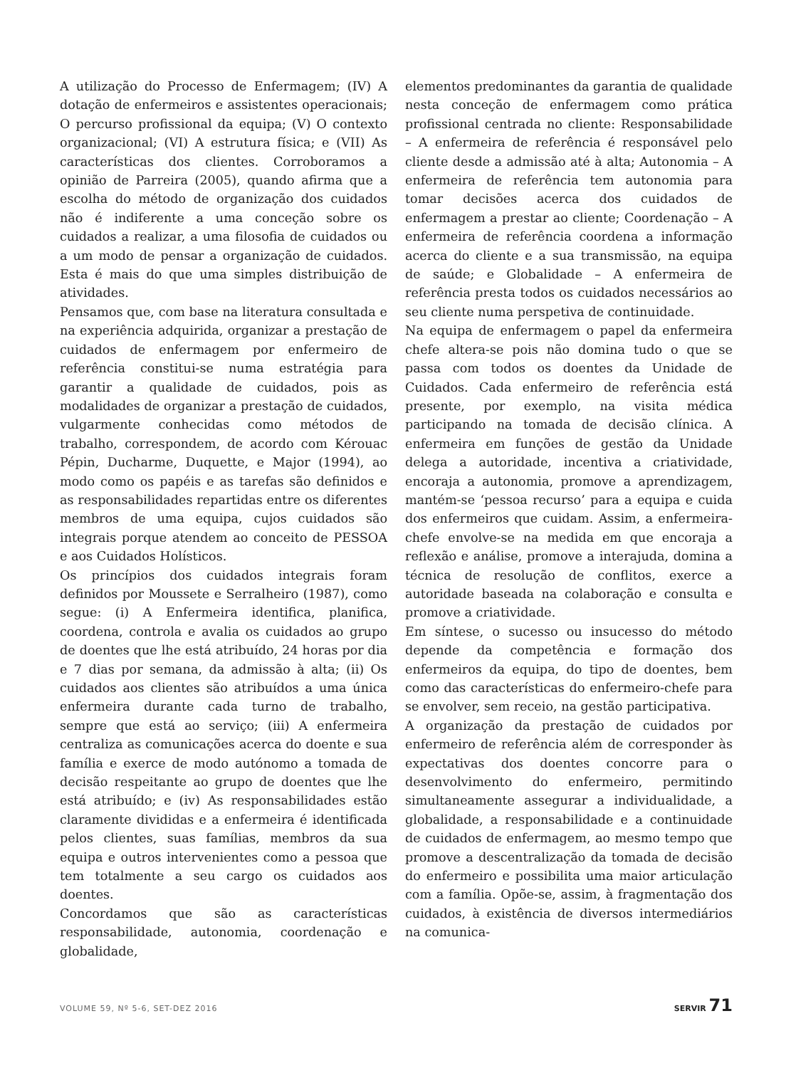A utilização do Processo de Enfermagem; (IV) A dotação de enfermeiros e assistentes operacionais; O percurso profissional da equipa; (V) O contexto organizacional; (VI) A estrutura física; e (VII) As características dos clientes. Corroboramos a opinião de Parreira (2005), quando afirma que a escolha do método de organização dos cuidados não é indiferente a uma conceção sobre os cuidados a realizar, a uma filosofia de cuidados ou a um modo de pensar a organização de cuidados. Esta é mais do que uma simples distribuição de atividades.
Pensamos que, com base na literatura consultada e na experiência adquirida, organizar a prestação de cuidados de enfermagem por enfermeiro de referência constitui-se numa estratégia para garantir a qualidade de cuidados, pois as modalidades de organizar a prestação de cuidados, vulgarmente conhecidas como métodos de trabalho, correspondem, de acordo com Kérouac Pépin, Ducharme, Duquette, e Major (1994), ao modo como os papéis e as tarefas são definidos e as responsabilidades repartidas entre os diferentes membros de uma equipa, cujos cuidados são integrais porque atendem ao conceito de PESSOA e aos Cuidados Holísticos.
Os princípios dos cuidados integrais foram definidos por Moussete e Serralheiro (1987), como segue: (i) A Enfermeira identifica, planifica, coordena, controla e avalia os cuidados ao grupo de doentes que lhe está atribuído, 24 horas por dia e 7 dias por semana, da admissão à alta; (ii) Os cuidados aos clientes são atribuídos a uma única enfermeira durante cada turno de trabalho, sempre que está ao serviço; (iii) A enfermeira centraliza as comunicações acerca do doente e sua família e exerce de modo autónomo a tomada de decisão respeitante ao grupo de doentes que lhe está atribuído; e (iv) As responsabilidades estão claramente divididas e a enfermeira é identificada pelos clientes, suas famílias, membros da sua equipa e outros intervenientes como a pessoa que tem totalmente a seu cargo os cuidados aos doentes.
Concordamos que são as características responsabilidade, autonomia, coordenação e globalidade,
elementos predominantes da garantia de qualidade nesta conceção de enfermagem como prática profissional centrada no cliente: Responsabilidade – A enfermeira de referência é responsável pelo cliente desde a admissão até à alta; Autonomia – A enfermeira de referência tem autonomia para tomar decisões acerca dos cuidados de enfermagem a prestar ao cliente; Coordenação – A enfermeira de referência coordena a informação acerca do cliente e a sua transmissão, na equipa de saúde; e Globalidade – A enfermeira de referência presta todos os cuidados necessários ao seu cliente numa perspetiva de continuidade.
Na equipa de enfermagem o papel da enfermeira chefe altera-se pois não domina tudo o que se passa com todos os doentes da Unidade de Cuidados. Cada enfermeiro de referência está presente, por exemplo, na visita médica participando na tomada de decisão clínica. A enfermeira em funções de gestão da Unidade delega a autoridade, incentiva a criatividade, encoraja a autonomia, promove a aprendizagem, mantém-se ‘pessoa recurso’ para a equipa e cuida dos enfermeiros que cuidam. Assim, a enfermeira-chefe envolve-se na medida em que encoraja a reflexão e análise, promove a interajuda, domina a técnica de resolução de conflitos, exerce a autoridade baseada na colaboração e consulta e promove a criatividade.
Em síntese, o sucesso ou insucesso do método depende da competência e formação dos enfermeiros da equipa, do tipo de doentes, bem como das características do enfermeiro-chefe para se envolver, sem receio, na gestão participativa.
A organização da prestação de cuidados por enfermeiro de referência além de corresponder às expectativas dos doentes concorre para o desenvolvimento do enfermeiro, permitindo simultaneamente assegurar a individualidade, a globalidade, a responsabilidade e a continuidade de cuidados de enfermagem, ao mesmo tempo que promove a descentralização da tomada de decisão do enfermeiro e possibilita uma maior articulação com a família. Opõe-se, assim, à fragmentação dos cuidados, à existência de diversos intermediários na comunica-
VOLUME 59, Nº 5-6, SET-DEZ 2016 SERVIR 71